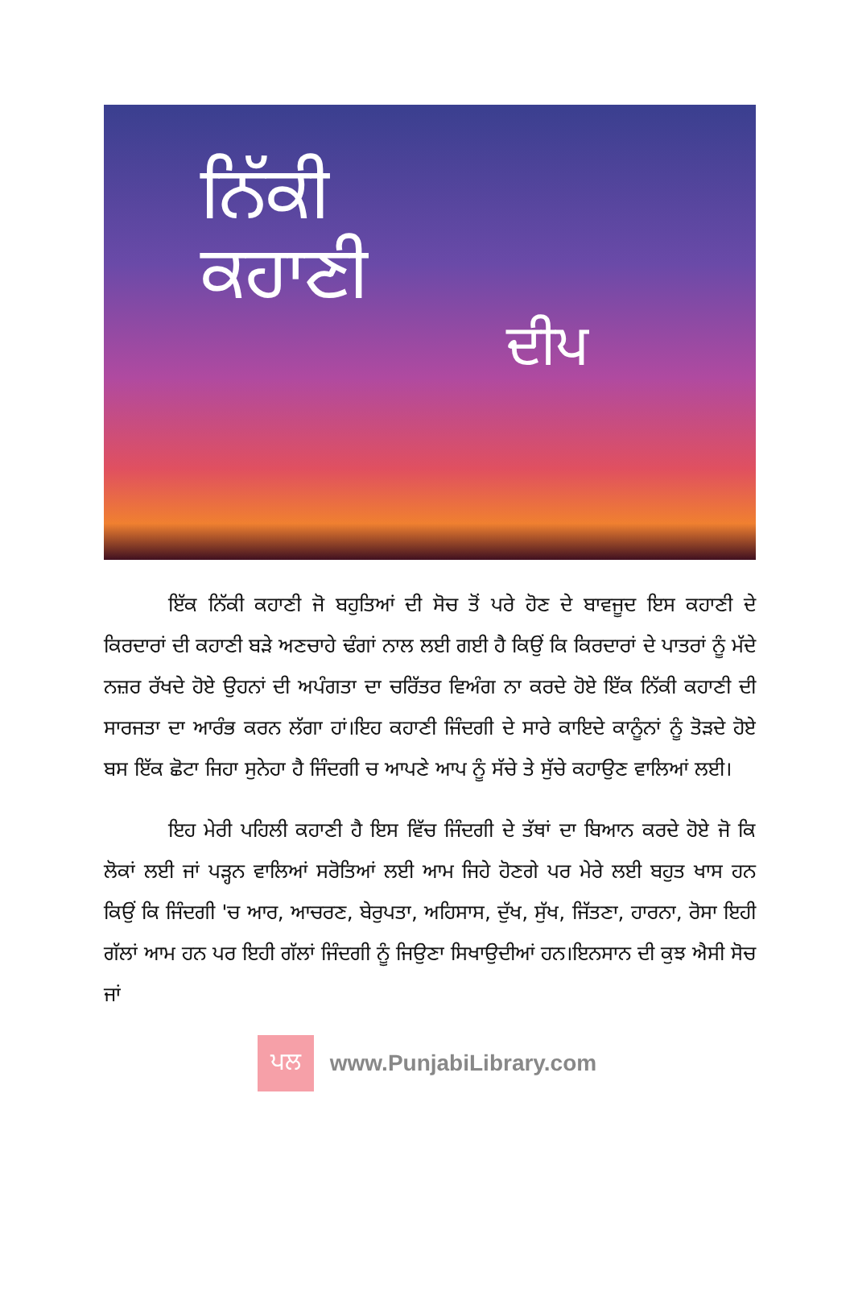ਨਿੱਕੀ
ਕਹਾਣੀ
ਦੀਪ
ਇੱਕ ਨਿੱਕੀ ਕਹਾਣੀ ਜੋ ਬਹੁਤਿਆਂ ਦੀ ਸੋਚ ਤੋਂ ਪਰੇ ਹੋਣ ਦੇ ਬਾਵਜੂਦ ਇਸ ਕਹਾਣੀ ਦੇ ਕਿਰਦਾਰਾਂ ਦੀ ਕਹਾਣੀ ਬੜੇ ਅਣਚਾਹੇ ਢੰਗਾਂ ਨਾਲ ਲਈ ਗਈ ਹੈ ਕਿਉਂ ਕਿ ਕਿਰਦਾਰਾਂ ਦੇ ਪਾਤਰਾਂ ਨੂੰ ਮੱਦੇ ਨਜ਼ਰ ਰੱਖਦੇ ਹੋਏ ਉਹਨਾਂ ਦੀ ਅਪੰਗਤਾ ਦਾ ਚਰਿੱਤਰ ਵਿਅੰਗ ਨਾ ਕਰਦੇ ਹੋਏ ਇੱਕ ਨਿੱਕੀ ਕਹਾਣੀ ਦੀ ਸਾਰਜਤਾ ਦਾ ਆਰੰਭ ਕਰਨ ਲੱਗਾ ਹਾਂ।ਇਹ ਕਹਾਣੀ ਜਿੰਦਗੀ ਦੇ ਸਾਰੇ ਕਾਇਦੇ ਕਾਨੂੰਨਾਂ ਨੂੰ ਤੋੜਦੇ ਹੋਏ ਬਸ ਇੱਕ ਛੋਟਾ ਜਿਹਾ ਸੁਨੇਹਾ ਹੈ ਜਿੰਦਗੀ ਚ ਆਪਣੇ ਆਪ ਨੂੰ ਸੱਚੇ ਤੇ ਸੁੱਚੇ ਕਹਾਉਣ ਵਾਲਿਆਂ ਲਈ।
ਇਹ ਮੇਰੀ ਪਹਿਲੀ ਕਹਾਣੀ ਹੈ ਇਸ ਵਿੱਚ ਜਿੰਦਗੀ ਦੇ ਤੱਥਾਂ ਦਾ ਬਿਆਨ ਕਰਦੇ ਹੋਏ ਜੋ ਕਿ ਲੋਕਾਂ ਲਈ ਜਾਂ ਪੜ੍ਹਨ ਵਾਲਿਆਂ ਸਰੋਤਿਆਂ ਲਈ ਆਮ ਜਿਹੇ ਹੋਣਗੇ ਪਰ ਮੇਰੇ ਲਈ ਬਹੁਤ ਖਾਸ ਹਨ ਕਿਉਂ ਕਿ ਜਿੰਦਗੀ 'ਚ ਆਰ, ਆਚਰਣ, ਬੇਰੁਪਤਾ, ਅਹਿਸਾਸ, ਦੁੱਖ, ਸੁੱਖ, ਜਿੱਤਣਾ, ਹਾਰਨਾ, ਰੋਸਾ ਇਹੀ ਗੱਲਾਂ ਆਮ ਹਨ ਪਰ ਇਹੀ ਗੱਲਾਂ ਜਿੰਦਗੀ ਨੂੰ ਜਿਉਣਾ ਸਿਖਾਉਦੀਆਂ ਹਨ।ਇਨਸਾਨ ਦੀ ਕੁਝ ਐਸੀ ਸੋਚ ਜਾਂ
ਪਲ
www.PunjabiLibrary.com